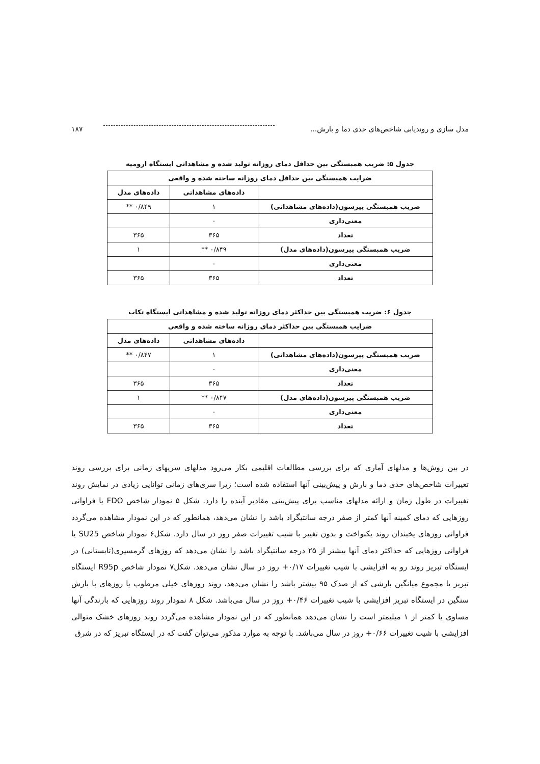مدل سازی و روندیابی شاخص‌های حدی دما و بارش... ۱۸۷
جدول ۵: ضریب همبستگی بین حداقل دمای روزانه تولید شده و مشاهداتی ایستگاه ارومیه
| ضرایب همبستگی بین حداقل دمای روزانه ساخته شده و واقعی | | |
| --- | --- | --- |
| | داده‌های مشاهداتی | داده‌های مدل |
| ضریب همبستگی پیرسون(داده‌های مشاهداتی) | ۱ | ۰/۸۴۹ ** |
| معنی‌داری | ۰ | |
| تعداد | ۳۶۵ | ۳۶۵ |
| ضریب همبستگی پیرسون(داده‌های مدل) | ۰/۸۴۹ ** | ۱ |
| معنی‌داری | ۰ | |
| تعداد | ۳۶۵ | ۳۶۵ |
جدول ۶: ضریب همبستگی بین حداکثر دمای روزانه تولید شده و مشاهداتی ایستگاه تکاب
| ضرایب همبستگی بین حداکثر دمای روزانه ساخته شده و واقعی | | |
| --- | --- | --- |
| | داده‌های مشاهداتی | داده‌های مدل |
| ضریب همبستگی پیرسون(داده‌های مشاهداتی) | ۱ | ۰/۸۴۷ ** |
| معنی‌داری | ۰ | |
| تعداد | ۳۶۵ | ۳۶۵ |
| ضریب همبستگی پیرسون(داده‌های مدل) | ۰/۸۴۷ ** | ۱ |
| معنی‌داری | ۰ | |
| تعداد | ۳۶۵ | ۳۶۵ |
در بین روش‌ها و مدلهای آماری که برای بررسی مطالعات اقلیمی بکار می‌رود مدلهای سریهای زمانی برای بررسی روند تغییرات شاخص‌های حدی دما و بارش و پیش‌بینی آنها استفاده شده است؛ زیرا سری‌های زمانی توانایی زیادی در نمایش روند تغییرات در طول زمان و ارائه مدلهای مناسب برای پیش‌بینی مقادیر آینده را دارد. شکل ۵ نمودار شاخص FDO یا فراوانی روزهایی که دمای کمینه آنها کمتر از صفر درجه سانتیگراد باشد را نشان می‌دهد، همانطور که در این نمودار مشاهده می‌گردد فراوانی روزهای یخبندان روند یکنواخت و بدون تغییر با شیب تغییرات صفر روز در سال دارد. شکل۶ نمودار شاخص SU25 یا فراوانی روزهایی که حداکثر دمای آنها بیشتر از ۲۵ درجه سانتیگراد باشد را نشان می‌دهد که روزهای گرمسیری(تابستانی) در ایستگاه تبریز روند رو به افزایشی با شیب تغییرات ۰/۱۷+ روز در سال نشان می‌دهد. شکل۷ نمودار شاخص R95p ایستگاه تبریز یا مجموع میانگین بارشی که از صدک ۹۵ بیشتر باشد را نشان می‌دهد، روند روزهای خیلی مرطوب یا روزهای با بارش سنگین در ایستگاه تبریز افزایشی با شیب تغییرات ۰/۴۶+ روز در سال می‌باشد. شکل ۸ نمودار روند روزهایی که بارندگی آنها مساوی یا کمتر از ۱ میلیمتر است را نشان می‌دهد همانطور که در این نمودار مشاهده می‌گردد روند روزهای خشک متوالی افزایشی با شیب تغییرات ۰/۶۶+ روز در سال می‌باشد. با توجه به موارد مذکور می‌توان گفت که در ایستگاه تبریز که در شرق